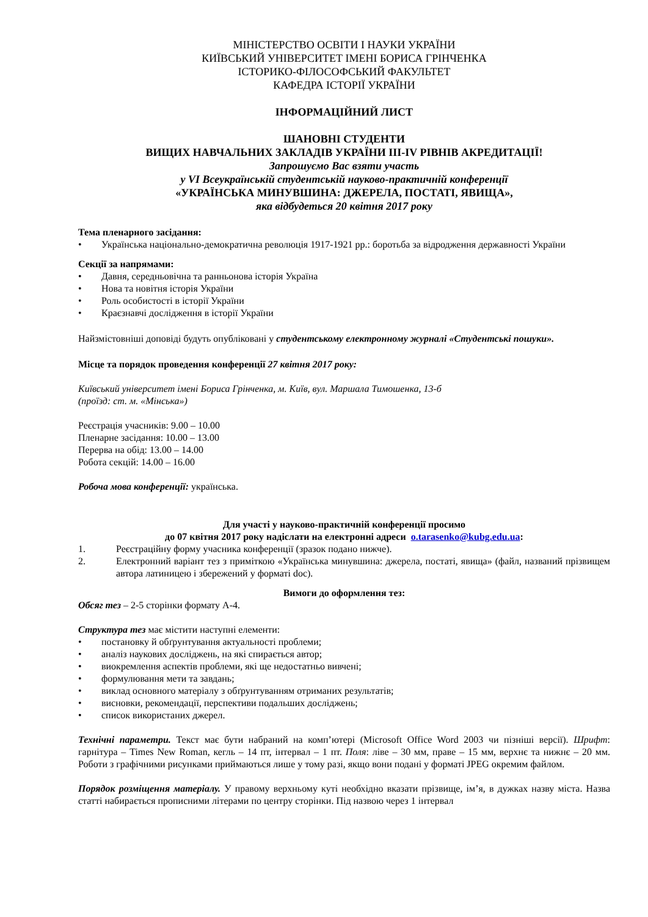МІНІСТЕРСТВО ОСВІТИ І НАУКИ УКРАЇНИ
КИЇВСЬКИЙ УНІВЕРСИТЕТ ІМЕНІ БОРИСА ГРІНЧЕНКА
ІСТОРИКО-ФІЛОСОФСЬКИЙ ФАКУЛЬТЕТ
КАФЕДРА ІСТОРІЇ УКРАЇНИ
ІНФОРМАЦІЙНИЙ ЛИСТ
ШАНОВНІ СТУДЕНТИ
ВИЩИХ НАВЧАЛЬНИХ ЗАКЛАДІВ УКРАЇНИ ІІІ-ІV РІВНІВ АКРЕДИТАЦІЇ!
Запрошуємо Вас взяти участь
у VI Всеукраїнській студентській науково-практичній конференції
«УКРАЇНСЬКА МИНУВШИНА: ДЖЕРЕЛА, ПОСТАТІ, ЯВИЩА»,
яка відбудеться 20 квітня 2017 року
Тема пленарного засідання:
• Українська національно-демократична революція 1917-1921 рр.: боротьба за відродження державності України
Секції за напрямами:
• Давня, середньовічна та ранньонова історія Україна
• Нова та новітня історія України
• Роль особистості в історії України
• Краєзнавчі дослідження в історії України
Найзмістовніші доповіді будуть опубліковані у студентському електронному журналі «Студентські пошуки».
Місце та порядок проведення конференції 27 квітня 2017 року:
Київський університет імені Бориса Грінченка, м. Київ, вул. Маршала Тимошенка, 13-б
(проїзд: ст. м. «Мінська»)
Реєстрація учасників: 9.00 – 10.00
Пленарне засідання: 10.00 – 13.00
Перерва на обід: 13.00 – 14.00
Робота секцій: 14.00 – 16.00
Робоча мова конференції: українська.
Для участі у науково-практичній конференції просимо
до 07 квітня 2017 року надіслати на електронні адреси o.tarasenko@kubg.edu.ua:
1. Реєстраційну форму учасника конференції (зразок подано нижче).
2. Електронний варіант тез з приміткою «Українська минувшина: джерела, постаті, явища» (файл, названий прізвищем автора латиницею і збережений у форматі doc).
Вимоги до оформлення тез:
Обсяг тез – 2-5 сторінки формату А-4.
Структура тез має містити наступні елементи:
• постановку й обґрунтування актуальності проблеми;
• аналіз наукових досліджень, на які спирається автор;
• виокремлення аспектів проблеми, які ще недостатньо вивчені;
• формулювання мети та завдань;
• виклад основного матеріалу з обґрунтуванням отриманих результатів;
• висновки, рекомендації, перспективи подальших досліджень;
• список використаних джерел.
Технічні параметри. Текст має бути набраний на комп’ютері (Microsoft Office Word 2003 чи пізніші версії). Шрифт: гарнітура – Times New Roman, кегль – 14 пт, інтервал – 1 пт. Поля: ліве – 30 мм, праве – 15 мм, верхнє та нижнє – 20 мм. Роботи з графічними рисунками приймаються лише у тому разі, якщо вони подані у форматі JPEG окремим файлом.
Порядок розміщення матеріалу. У правому верхньому куті необхідно вказати прізвище, ім’я, в дужках назву міста. Назва статті набирається прописними літерами по центру сторінки. Під назвою через 1 інтервал